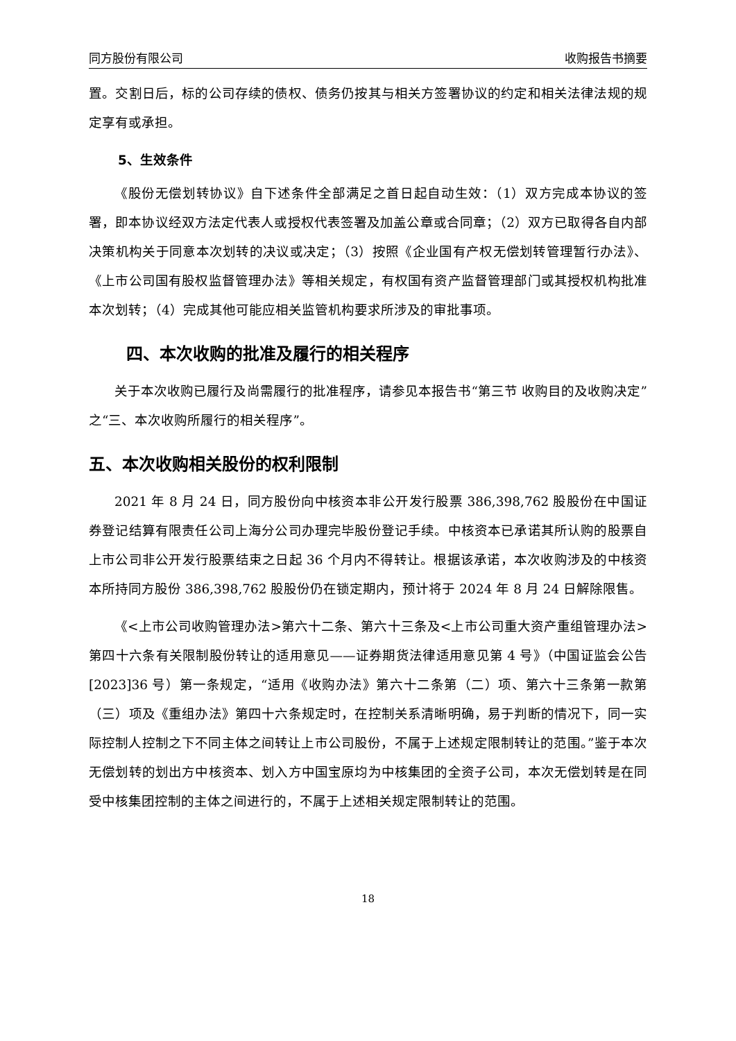同方股份有限公司 收购报告书摘要
置。交割日后，标的公司存续的债权、债务仍按其与相关方签署协议的约定和相关法律法规的规定享有或承担。
5、生效条件
《股份无偿划转协议》自下述条件全部满足之首日起自动生效：（1）双方完成本协议的签署，即本协议经双方法定代表人或授权代表签署及加盖公章或合同章；（2）双方已取得各自内部决策机构关于同意本次划转的决议或决定；（3）按照《企业国有产权无偿划转管理暂行办法》、《上市公司国有股权监督管理办法》等相关规定，有权国有资产监督管理部门或其授权机构批准本次划转；（4）完成其他可能应相关监管机构要求所涉及的审批事项。
四、本次收购的批准及履行的相关程序
关于本次收购已履行及尚需履行的批准程序，请参见本报告书“第三节 收购目的及收购决定”之“三、本次收购所履行的相关程序”。
五、本次收购相关股份的权利限制
2021 年 8 月 24 日，同方股份向中核资本非公开发行股票 386,398,762 股股份在中国证券登记结算有限责任公司上海分公司办理完毕股份登记手续。中核资本已承诺其所认购的股票自上市公司非公开发行股票结束之日起 36 个月内不得转让。根据该承诺，本次收购涉及的中核资本所持同方股份 386,398,762 股股份仍在锁定期内，预计将于 2024 年 8 月 24 日解除限售。
《<上市公司收购管理办法>第六十二条、第六十三条及<上市公司重大资产重组管理办法>第四十六条有关限制股份转让的适用意见——证券期货法律适用意见第 4 号》（中国证监会公告[2023]36 号）第一条规定，“适用《收购办法》第六十二条第（二）项、第六十三条第一款第（三）项及《重组办法》第四十六条规定时，在控制关系清晰明确，易于判断的情况下，同一实际控制人控制之下不同主体之间转让上市公司股份，不属于上述规定限制转让的范围。”鉴于本次无偿划转的划出方中核资本、划入方中国宝原均为中核集团的全资子公司，本次无偿划转是在同受中核集团控制的主体之间进行的，不属于上述相关规定限制转让的范围。
18